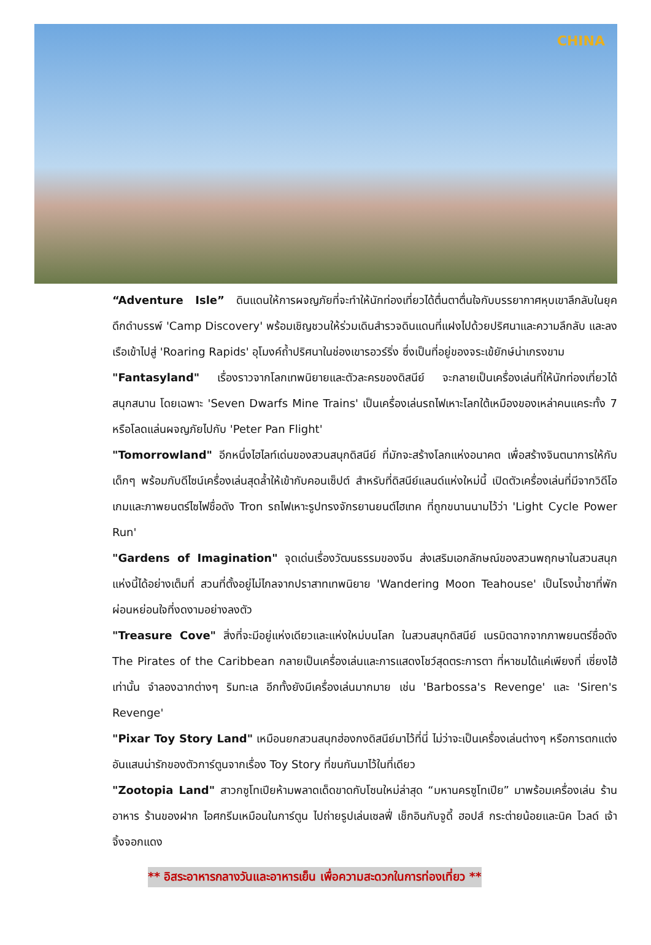CHINA
“Adventure Isle” ดินแดนให้การผจญภัยที่จะทำให้นักท่องเที่ยวได้ตื่นตาตื่นใจกับบรรยากาศหุบเขาลึกลับในยุคดึกดำบรรพ์ 'Camp Discovery' พร้อมเชิญชวนให้ร่วมเดินสำรวจดินแดนที่แฝงไปด้วยปริศนาและความลึกลับ และลงเรือเข้าไปสู่ 'Roaring Rapids' อุโมงค์ถ้ำปริศนาในช่องเขารอวร์ริ่ง ซึ่งเป็นที่อยู่ของจระเข้ยักษ์น่าเกรงขาม
"Fantasyland" เรื่องราวจากโลกเทพนิยายและตัวละครของดิสนีย์ จะกลายเป็นเครื่องเล่นที่ให้นักท่องเที่ยวได้สนุกสนาน โดยเฉพาะ 'Seven Dwarfs Mine Trains' เป็นเครื่องเล่นรถไฟเหาะโลกใต้เหมืองของเหล่าคนแคระทั้ง 7 หรือโลดแล่นผจญภัยไปกับ 'Peter Pan Flight'
"Tomorrowland" อีกหนึ่งไฮไลท์เด่นของสวนสนุกดิสนีย์ ที่มักจะสร้างโลกแห่งอนาคต เพื่อสร้างจินตนาการให้กับเด็กๆ พร้อมกับดีไซน์เครื่องเล่นสุดล้ำให้เข้ากับคอนเซ็ปต์ สำหรับที่ดิสนีย์แลนด์แห่งใหม่นี้ เปิดตัวเครื่องเล่นที่มีจากวิดีโอเกมและภาพยนตร์ไซไฟชื่อดัง Tron รถไฟเหาะรูปทรงจักรยานยนต์ไฮเทค ที่ถูกขนานนามไว้ว่า 'Light Cycle Power Run'
"Gardens of Imagination" จุดเด่นเรื่องวัฒนธรรมของจีน ส่งเสริมเอกลักษณ์ของสวนพฤกษาในสวนสนุกแห่งนี้ได้อย่างเต็มที่ สวนที่ตั้งอยู่ไม่ไกลจากปราสาทเทพนิยาย 'Wandering Moon Teahouse' เป็นโรงน้ำชาที่พักผ่อนหย่อนใจที่งดงามอย่างลงตัว
"Treasure Cove" สิ่งที่จะมีอยู่แห่งเดียวและแห่งใหม่บนโลก ในสวนสนุกดิสนีย์ เนรมิตฉากจากภาพยนตร์ชื่อดัง The Pirates of the Caribbean กลายเป็นเครื่องเล่นและการแสดงโชว์สุดตระการตา ที่หาชมได้แค่เพียงที่ เซี่ยงไฮ้ เท่านั้น จำลองฉากต่างๆ ริมทะเล อีกทั้งยังมีเครื่องเล่นมากมาย เช่น 'Barbossa's Revenge' และ 'Siren's Revenge'
"Pixar Toy Story Land" เหมือนยกสวนสนุกฮ่องกงดิสนีย์มาไว้ที่นี่ ไม่ว่าจะเป็นเครื่องเล่นต่างๆ หรือการตกแต่งอันแสนน่ารักของตัวการ์ตูนจากเรื่อง Toy Story ที่ขนกันมาไว้ในที่เดียว
"Zootopia Land" สาวกซูโทเปียห้ามพลาดเด็ดขาดกับโซนใหม่ล่าสุด “มหานครซูโทเปีย” มาพร้อมเครื่องเล่น ร้านอาหาร ร้านของฝาก ไอศกรีมเหมือนในการ์ตูน ไปถ่ายรูปเล่นเซลฟี่ เช็กอินกับจูดี้ ฮอปส์ กระต่ายน้อยและนิค ไวลด์ เจ้าจิ้งจอกแดง
** อิสระอาหารกลางวันและอาหารเย็น เพื่อความสะดวกในการท่องเที่ยว **